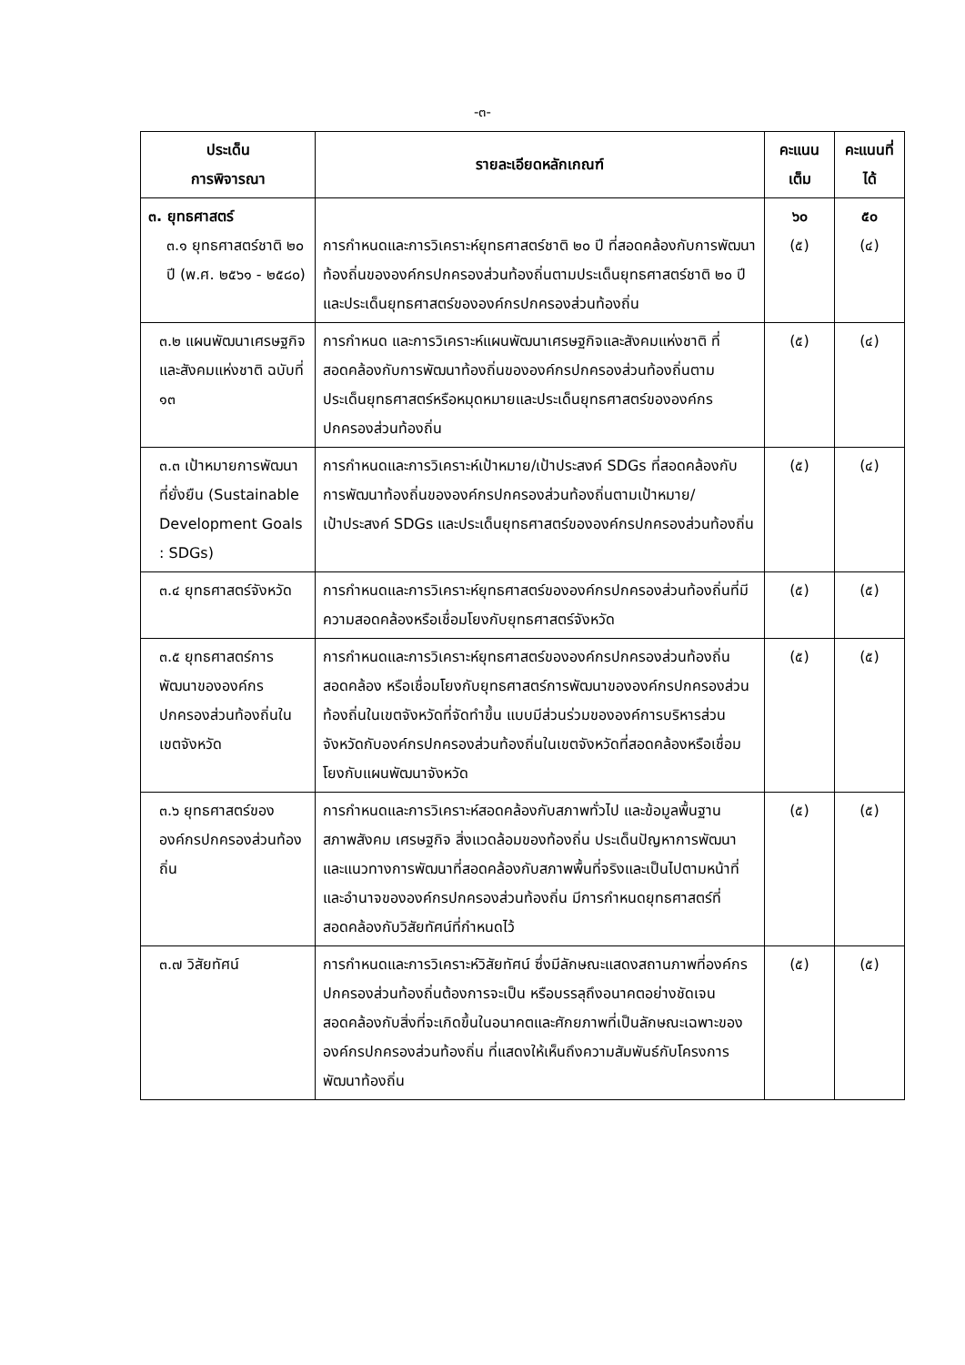-๓-
| ประเด็น การพิจารณา | รายละเอียดหลักเกณฑ์ | คะแนนเต็ม | คะแนนที่ได้ |
| --- | --- | --- | --- |
| ๓. ยุทธศาสตร์ ๓.๑ ยุทธศาสตร์ชาติ ๒๐ ปี (พ.ศ. ๒๕๖๑ - ๒๕๘๐) | การกำหนดและการวิเคราะห์ยุทธศาสตร์ชาติ ๒๐ ปี ที่สอดคล้องกับการพัฒนาท้องถิ่นขององค์กรปกครองส่วนท้องถิ่นตามประเด็นยุทธศาสตร์ชาติ ๒๐ ปี และประเด็นยุทธศาสตร์ขององค์กรปกครองส่วนท้องถิ่น | ๖๐ (๕) | ๕๐ (๔) |
| ๓.๒ แผนพัฒนาเศรษฐกิจและสังคมแห่งชาติ ฉบับที่ ๑๓ | การกำหนด และการวิเคราะห์แผนพัฒนาเศรษฐกิจและสังคมแห่งชาติ ที่สอดคล้องกับการพัฒนาท้องถิ่นขององค์กรปกครองส่วนท้องถิ่นตามประเด็นยุทธศาสตร์หรือหมุดหมายและประเด็นยุทธศาสตร์ขององค์กรปกครองส่วนท้องถิ่น | (๕) | (๔) |
| ๓.๓ เป้าหมายการพัฒนาที่ยั่งยืน (Sustainable Development Goals : SDGs) | การกำหนดและการวิเคราะห์เป้าหมาย/เป้าประสงค์ SDGs ที่สอดคล้องกับการพัฒนาท้องถิ่นขององค์กรปกครองส่วนท้องถิ่นตามเป้าหมาย/เป้าประสงค์ SDGs และประเด็นยุทธศาสตร์ขององค์กรปกครองส่วนท้องถิ่น | (๕) | (๔) |
| ๓.๔ ยุทธศาสตร์จังหวัด | การกำหนดและการวิเคราะห์ยุทธศาสตร์ขององค์กรปกครองส่วนท้องถิ่นที่มีความสอดคล้องหรือเชื่อมโยงกับยุทธศาสตร์จังหวัด | (๕) | (๕) |
| ๓.๕ ยุทธศาสตร์การพัฒนาขององค์กรปกครองส่วนท้องถิ่นในเขตจังหวัด | การกำหนดและการวิเคราะห์ยุทธศาสตร์ขององค์กรปกครองส่วนท้องถิ่นสอดคล้อง หรือเชื่อมโยงกับยุทธศาสตร์การพัฒนาขององค์กรปกครองส่วนท้องถิ่นในเขตจังหวัดที่จัดทำขึ้น แบบมีส่วนร่วมขององค์การบริหารส่วนจังหวัดกับองค์กรปกครองส่วนท้องถิ่นในเขตจังหวัดที่สอดคล้องหรือเชื่อมโยงกับแผนพัฒนาจังหวัด | (๕) | (๕) |
| ๓.๖ ยุทธศาสตร์ขององค์กรปกครองส่วนท้องถิ่น | การกำหนดและการวิเคราะห์สอดคล้องกับสภาพทั่วไป และข้อมูลพื้นฐาน สภาพสังคม เศรษฐกิจ สิ่งแวดล้อมของท้องถิ่น ประเด็นปัญหาการพัฒนาและแนวทางการพัฒนาที่สอดคล้องกับสภาพพื้นที่จริงและเป็นไปตามหน้าที่และอำนาจขององค์กรปกครองส่วนท้องถิ่น มีการกำหนดยุทธศาสตร์ที่สอดคล้องกับวิสัยทัศน์ที่กำหนดไว้ | (๕) | (๕) |
| ๓.๗ วิสัยทัศน์ | การกำหนดและการวิเคราะห์วิสัยทัศน์ ซึ่งมีลักษณะแสดงสถานภาพที่องค์กรปกครองส่วนท้องถิ่นต้องการจะเป็น หรือบรรลุถึงอนาคตอย่างชัดเจน สอดคล้องกับสิ่งที่จะเกิดขึ้นในอนาคตและศักยภาพที่เป็นลักษณะเฉพาะขององค์กรปกครองส่วนท้องถิ่น ที่แสดงให้เห็นถึงความสัมพันธ์กับโครงการพัฒนาท้องถิ่น | (๕) | (๕) |